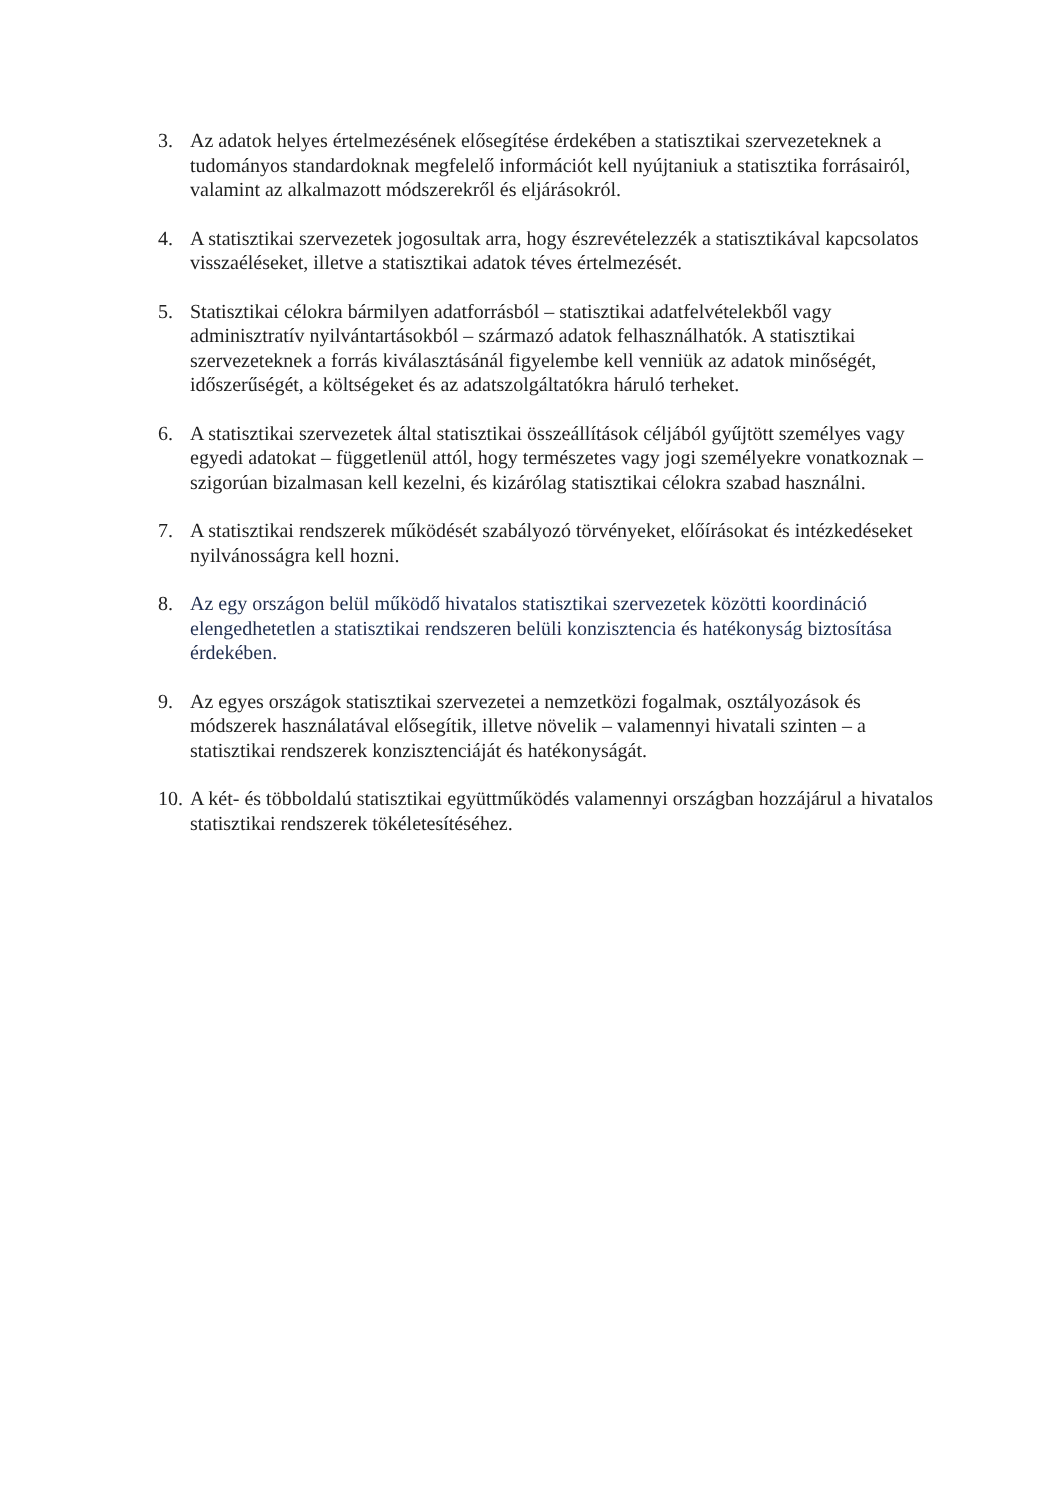3. Az adatok helyes értelmezésének elősegítése érdekében a statisztikai szervezeteknek a tudományos standardoknak megfelelő információt kell nyújtaniuk a statisztika forrásairól, valamint az alkalmazott módszerekről és eljárásokról.
4. A statisztikai szervezetek jogosultak arra, hogy észrevételezzék a statisztikával kapcsolatos visszaéléseket, illetve a statisztikai adatok téves értelmezését.
5. Statisztikai célokra bármilyen adatforrásból – statisztikai adatfelvételekből vagy adminisztratív nyilvántartásokból – származó adatok felhasználhatók. A statisztikai szervezeteknek a forrás kiválasztásánál figyelembe kell venniük az adatok minőségét, időszerűségét, a költségeket és az adatszolgáltatókra háruló terheket.
6. A statisztikai szervezetek által statisztikai összeállítások céljából gyűjtött személyes vagy egyedi adatokat – függetlenül attól, hogy természetes vagy jogi személyekre vonatkoznak – szigorúan bizalmasan kell kezelni, és kizárólag statisztikai célokra szabad használni.
7. A statisztikai rendszerek működését szabályozó törvényeket, előírásokat és intézkedéseket nyilvánosságra kell hozni.
8. Az egy országon belül működő hivatalos statisztikai szervezetek közötti koordináció elengedhetetlen a statisztikai rendszeren belüli konzisztencia és hatékonyság biztosítása érdekében.
9. Az egyes országok statisztikai szervezetei a nemzetközi fogalmak, osztályozások és módszerek használatával elősegítik, illetve növelik – valamennyi hivatali szinten – a statisztikai rendszerek konzisztenciáját és hatékonyságát.
10.
A két- és többoldalú statisztikai együttműködés valamennyi országban hozzájárul a hivatalos statisztikai rendszerek tökéletesítéséhez.